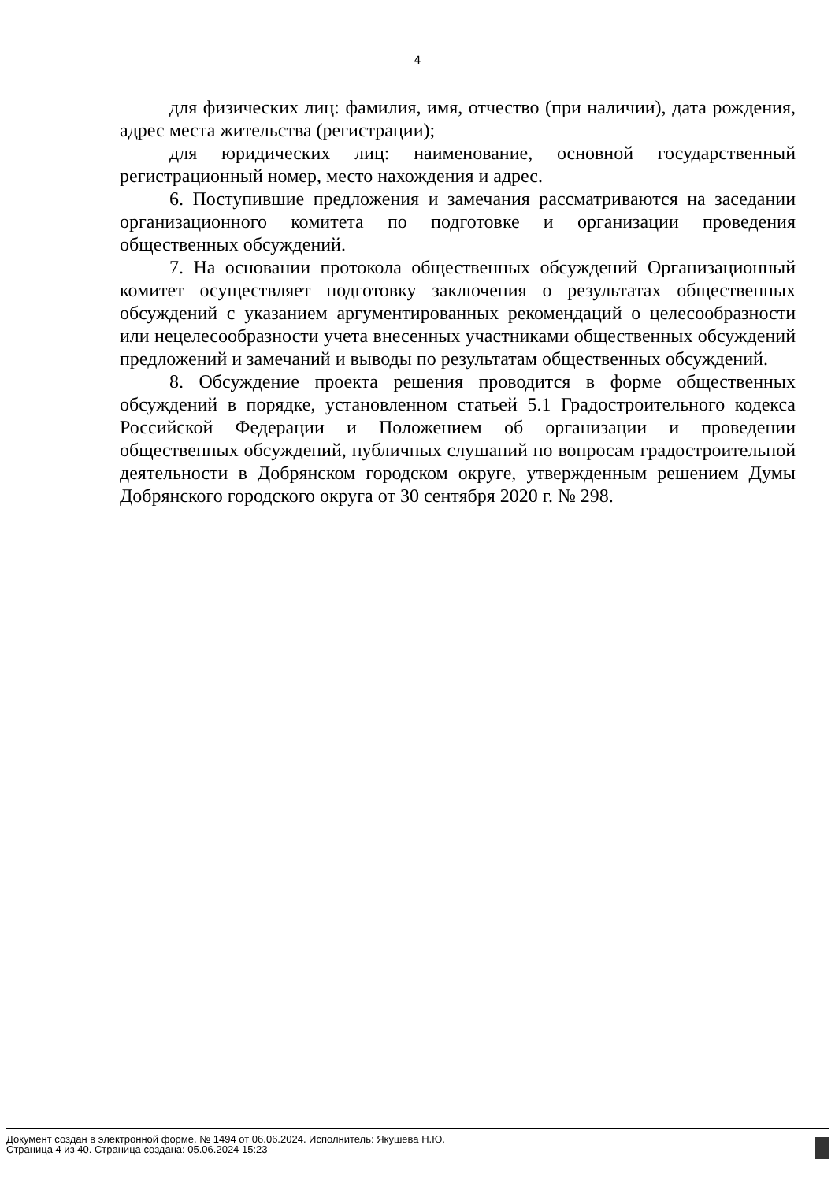4
для физических лиц: фамилия, имя, отчество (при наличии), дата рождения, адрес места жительства (регистрации);
для юридических лиц: наименование, основной государственный регистрационный номер, место нахождения и адрес.
6. Поступившие предложения и замечания рассматриваются на заседании организационного комитета по подготовке и организации проведения общественных обсуждений.
7. На основании протокола общественных обсуждений Организационный комитет осуществляет подготовку заключения о результатах общественных обсуждений с указанием аргументированных рекомендаций о целесообразности или нецелесообразности учета внесенных участниками общественных обсуждений предложений и замечаний и выводы по результатам общественных обсуждений.
8. Обсуждение проекта решения проводится в форме общественных обсуждений в порядке, установленном статьей 5.1 Градостроительного кодекса Российской Федерации и Положением об организации и проведении общественных обсуждений, публичных слушаний по вопросам градостроительной деятельности в Добрянском городском округе, утвержденным решением Думы Добрянского городского округа от 30 сентября 2020 г. № 298.
Документ создан в электронной форме. № 1494 от 06.06.2024. Исполнитель: Якушева Н.Ю.
Страница 4 из 40. Страница создана: 05.06.2024 15:23